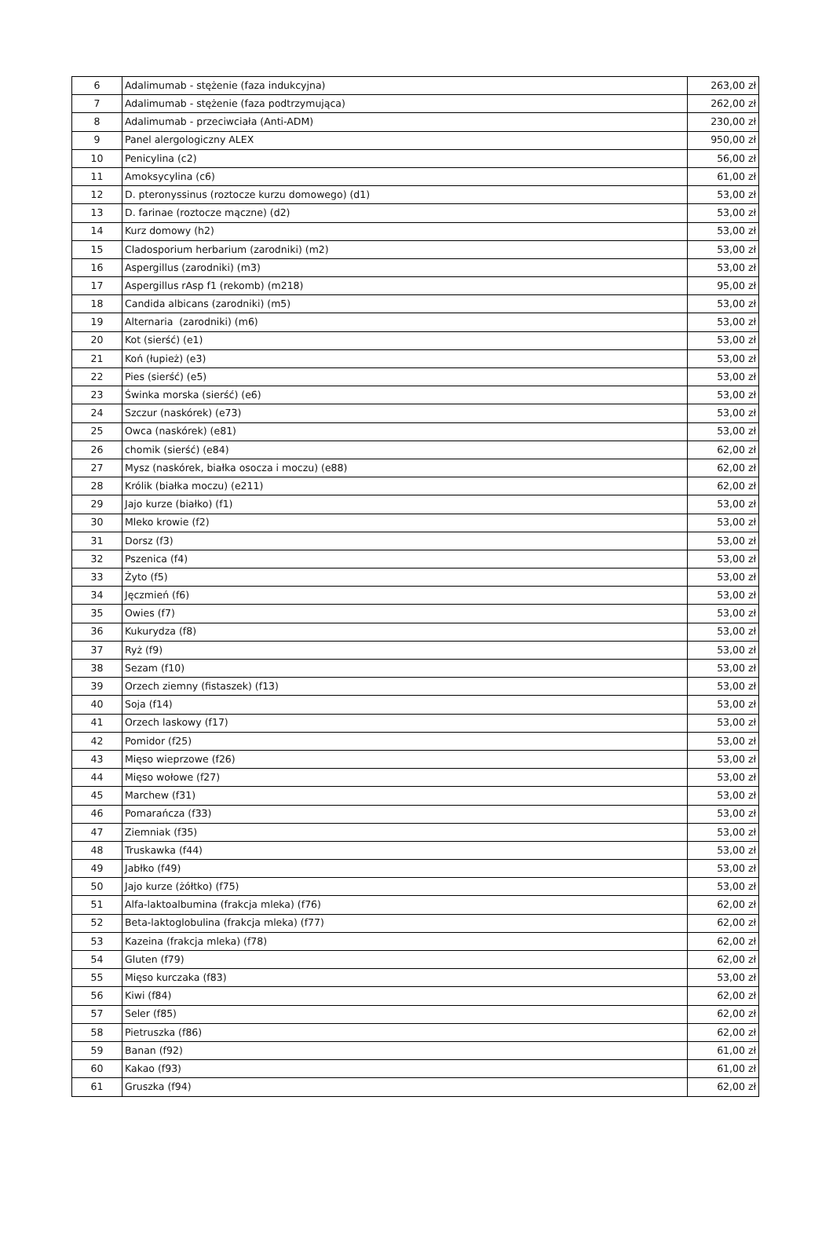| 6 | Adalimumab - stężenie (faza indukcyjna) | 263,00 zł |
| 7 | Adalimumab - stężenie (faza podtrzymująca) | 262,00 zł |
| 8 | Adalimumab - przeciwciała (Anti-ADM) | 230,00 zł |
| 9 | Panel alergologiczny ALEX | 950,00 zł |
| 10 | Penicylina (c2) | 56,00 zł |
| 11 | Amoksycylina (c6) | 61,00 zł |
| 12 | D. pteronyssinus (roztocze kurzu domowego) (d1) | 53,00 zł |
| 13 | D. farinae (roztocze mączne) (d2) | 53,00 zł |
| 14 | Kurz domowy (h2) | 53,00 zł |
| 15 | Cladosporium herbarium (zarodniki) (m2) | 53,00 zł |
| 16 | Aspergillus (zarodniki) (m3) | 53,00 zł |
| 17 | Aspergillus rAsp f1 (rekomb) (m218) | 95,00 zł |
| 18 | Candida albicans (zarodniki) (m5) | 53,00 zł |
| 19 | Alternaria (zarodniki) (m6) | 53,00 zł |
| 20 | Kot (sierść) (e1) | 53,00 zł |
| 21 | Koń (łupież) (e3) | 53,00 zł |
| 22 | Pies (sierść) (e5) | 53,00 zł |
| 23 | Świnka morska (sierść) (e6) | 53,00 zł |
| 24 | Szczur (naskórek) (e73) | 53,00 zł |
| 25 | Owca (naskórek) (e81) | 53,00 zł |
| 26 | chomik (sierść) (e84) | 62,00 zł |
| 27 | Mysz (naskórek, białka osocza i moczu) (e88) | 62,00 zł |
| 28 | Królik (białka moczu) (e211) | 62,00 zł |
| 29 | Jajo kurze (białko) (f1) | 53,00 zł |
| 30 | Mleko krowie (f2) | 53,00 zł |
| 31 | Dorsz (f3) | 53,00 zł |
| 32 | Pszenica (f4) | 53,00 zł |
| 33 | Żyto (f5) | 53,00 zł |
| 34 | Jęczmień (f6) | 53,00 zł |
| 35 | Owies (f7) | 53,00 zł |
| 36 | Kukurydza (f8) | 53,00 zł |
| 37 | Ryż (f9) | 53,00 zł |
| 38 | Sezam (f10) | 53,00 zł |
| 39 | Orzech ziemny (fistaszek) (f13) | 53,00 zł |
| 40 | Soja (f14) | 53,00 zł |
| 41 | Orzech laskowy (f17) | 53,00 zł |
| 42 | Pomidor (f25) | 53,00 zł |
| 43 | Mięso wieprzowe (f26) | 53,00 zł |
| 44 | Mięso wołowe (f27) | 53,00 zł |
| 45 | Marchew (f31) | 53,00 zł |
| 46 | Pomarańcza (f33) | 53,00 zł |
| 47 | Ziemniak (f35) | 53,00 zł |
| 48 | Truskawka (f44) | 53,00 zł |
| 49 | Jabłko (f49) | 53,00 zł |
| 50 | Jajo kurze (żółtko) (f75) | 53,00 zł |
| 51 | Alfa-laktoalbumina (frakcja mleka) (f76) | 62,00 zł |
| 52 | Beta-laktoglobulina (frakcja mleka) (f77) | 62,00 zł |
| 53 | Kazeina (frakcja mleka) (f78) | 62,00 zł |
| 54 | Gluten (f79) | 62,00 zł |
| 55 | Mięso kurczaka (f83) | 53,00 zł |
| 56 | Kiwi (f84) | 62,00 zł |
| 57 | Seler (f85) | 62,00 zł |
| 58 | Pietruszka (f86) | 62,00 zł |
| 59 | Banan (f92) | 61,00 zł |
| 60 | Kakao (f93) | 61,00 zł |
| 61 | Gruszka (f94) | 62,00 zł |